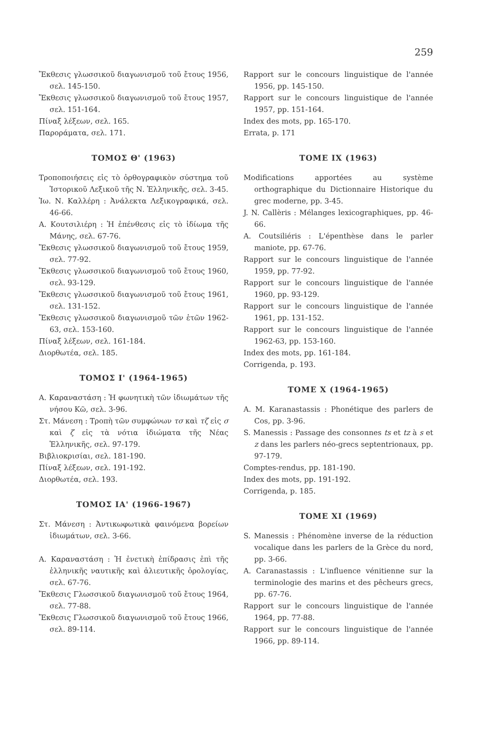259
Ἔκθεσις γλωσσικοῦ διαγωνισμοῦ τοῦ ἔτους 1956, σελ. 145-150.
Ἔκθεσις γλωσσικοῦ διαγωνισμοῦ τοῦ ἔτους 1957, σελ. 151-164.
Πίναξ λέξεων, σελ. 165.
Παροράματα, σελ. 171.
ΤΟΜΟΣ Θ' (1963)
Τροποποιήσεις εἰς τὸ ὀρθογραφικὸν σύστημα τοῦ Ἱστορικοῦ Λεξικοῦ τῆς Ν. Ἑλληνικῆς, σελ. 3-45.
Ἰω. Ν. Καλλέρη : Ἀνάλεκτα Λεξικογραφικά, σελ. 46-66.
Α. Κουτσιλιέρη : Ἡ ἐπένθεσις εἰς τὸ ἰδίωμα τῆς Μάνης, σελ. 67-76.
Ἔκθεσις γλωσσικοῦ διαγωνισμοῦ τοῦ ἔτους 1959, σελ. 77-92.
Ἔκθεσις γλωσσικοῦ διαγωνισμοῦ τοῦ ἔτους 1960, σελ. 93-129.
Ἔκθεσις γλωσσικοῦ διαγωνισμοῦ τοῦ ἔτους 1961, σελ. 131-152.
Ἔκθεσις γλωσσικοῦ διαγωνισμοῦ τῶν ἐτῶν 1962-63, σελ. 153-160.
Πίναξ λέξεων, σελ. 161-184.
Διορθωτέα, σελ. 185.
ΤΟΜΟΣ Ι' (1964-1965)
Α. Καραναστάση : Ἡ φωνητικὴ τῶν ἰδιωμάτων τῆς νήσου Κῶ, σελ. 3-96.
Στ. Μάνεση : Τροπὴ τῶν συμφώνων τσ καὶ τζ εἰς σ καὶ ζ εἰς τὰ νότια ἰδιώματα τῆς Νέας Ἑλληνικῆς, σελ. 97-179.
Βιβλιοκρισίαι, σελ. 181-190.
Πίναξ λέξεων, σελ. 191-192.
Διορθωτέα, σελ. 193.
ΤΟΜΟΣ ΙΑ' (1966-1967)
Στ. Μάνεση : Ἀντικωφωτικὰ φαινόμενα βορείων ἰδιωμάτων, σελ. 3-66.
Α. Καραναστάση : Ἡ ἐνετικὴ ἐπίδρασις ἐπὶ τῆς ἑλληνικῆς ναυτικῆς καὶ ἁλιευτικῆς ὁρολογίας, σελ. 67-76.
Ἔκθεσις Γλωσσικοῦ διαγωνισμοῦ τοῦ ἔτους 1964, σελ. 77-88.
Ἔκθεσις Γλωσσικοῦ διαγωνισμοῦ τοῦ ἔτους 1966, σελ. 89-114.
Rapport sur le concours linguistique de l'année 1956, pp. 145-150.
Rapport sur le concours linguistique de l'année 1957, pp. 151-164.
Index des mots, pp. 165-170.
Errata, p. 171
TOME IX (1963)
Modifications apportées au système orthographique du Dictionnaire Historique du grec moderne, pp. 3-45.
J. N. Callèris : Mélanges lexicographiques, pp. 46-66.
A. Coutsiliéris : L'épenthèse dans le parler maniote, pp. 67-76.
Rapport sur le concours linguistique de l'année 1959, pp. 77-92.
Rapport sur le concours linguistique de l'année 1960, pp. 93-129.
Rapport sur le concours linguistique de l'année 1961, pp. 131-152.
Rapport sur le concours linguistique de l'année 1962-63, pp. 153-160.
Index des mots, pp. 161-184.
Corrigenda, p. 193.
TOME X (1964-1965)
A. M. Karanastassis : Phonétique des parlers de Cos, pp. 3-96.
S. Manessis : Passage des consonnes ts et tz à s et z dans les parlers néo-grecs septentrionaux, pp. 97-179.
Comptes-rendus, pp. 181-190.
Index des mots, pp. 191-192.
Corrigenda, p. 185.
TOME XI (1969)
S. Manessis : Phénomène inverse de la réduction vocalique dans les parlers de la Grèce du nord, pp. 3-66.
A. Caranastassis : L'influence vénitienne sur la terminologie des marins et des pêcheurs grecs, pp. 67-76.
Rapport sur le concours linguistique de l'année 1964, pp. 77-88.
Rapport sur le concours linguistique de l'année 1966, pp. 89-114.